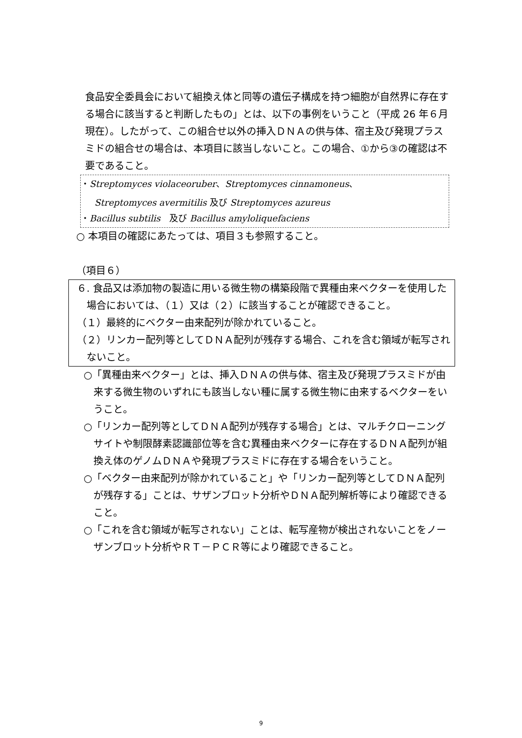食品安全委員会において組換え体と同等の遺伝子構成を持つ細胞が自然界に存在する場合に該当すると判断したもの」とは、以下の事例をいうこと（平成 26 年６月現在）。したがって、この組合せ以外の挿入ＤＮＡの供与体、宿主及び発現プラスミドの組合せの場合は、本項目に該当しないこと。この場合、①から③の確認は不要であること。
・Streptomyces violaceoruber、Streptomyces cinnamoneus、
Streptomyces avermitilis 及び Streptomyces azureus
・Bacillus subtilis　及び Bacillus amyloliquefaciens
○ 本項目の確認にあたっては、項目３も参照すること。
（項目６）
６. 食品又は添加物の製造に用いる微生物の構築段階で異種由来ベクターを使用した場合においては、（１）又は（２）に該当することが確認できること。
（１）最終的にベクター由来配列が除かれていること。
（２）リンカー配列等としてＤＮＡ配列が残存する場合、これを含む領域が転写されないこと。
○「異種由来ベクター」とは、挿入ＤＮＡの供与体、宿主及び発現プラスミドが由来する微生物のいずれにも該当しない種に属する微生物に由来するベクターをいうこと。
○「リンカー配列等としてＤＮＡ配列が残存する場合」とは、マルチクローニングサイトや制限酵素認識部位等を含む異種由来ベクターに存在するＤＮＡ配列が組換え体のゲノムＤＮＡや発現プラスミドに存在する場合をいうこと。
○「ベクター由来配列が除かれていること」や「リンカー配列等としてＤＮＡ配列が残存する」ことは、サザンブロット分析やＤＮＡ配列解析等により確認できること。
○「これを含む領域が転写されない」ことは、転写産物が検出されないことをノーザンブロット分析やＲＴ－ＰＣＲ等により確認できること。
9